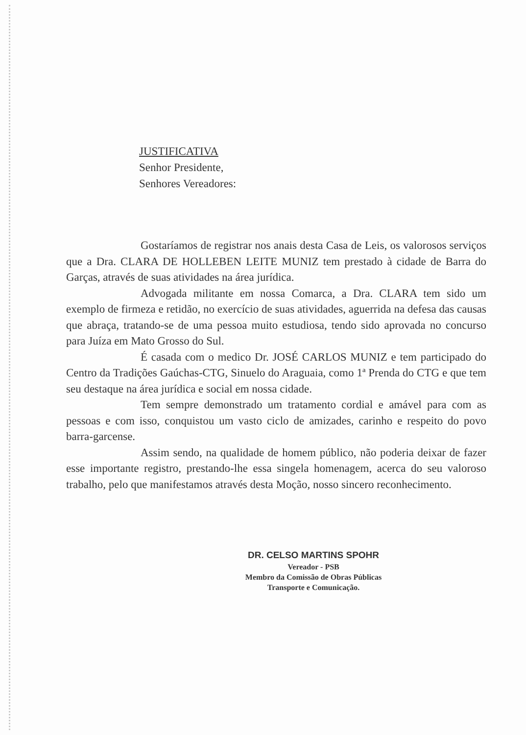JUSTIFICATIVA
Senhor Presidente,
Senhores Vereadores:
Gostaríamos de registrar nos anais desta Casa de Leis, os valorosos serviços que a Dra. CLARA DE HOLLEBEN LEITE MUNIZ tem prestado à cidade de Barra do Garças, através de suas atividades na área jurídica.
Advogada militante em nossa Comarca, a Dra. CLARA tem sido um exemplo de firmeza e retidão, no exercício de suas atividades, aguerrida na defesa das causas que abraça, tratando-se de uma pessoa muito estudiosa, tendo sido aprovada no concurso para Juíza em Mato Grosso do Sul.
É casada com o medico Dr. JOSÉ CARLOS MUNIZ e tem participado do Centro da Tradições Gaúchas-CTG, Sinuelo do Araguaia, como 1ª Prenda do CTG e que tem seu destaque na área jurídica e social em nossa cidade.
Tem sempre demonstrado um tratamento cordial e amável para com as pessoas e com isso, conquistou um vasto ciclo de amizades, carinho e respeito do povo barra-garcense.
Assim sendo, na qualidade de homem público, não poderia deixar de fazer esse importante registro, prestando-lhe essa singela homenagem, acerca do seu valoroso trabalho, pelo que manifestamos através desta Moção, nosso sincero reconhecimento.
DR. CELSO MARTINS SPOHR
Vereador - PSB
Membro da Comissão de Obras Públicas
Transporte e Comunicação.